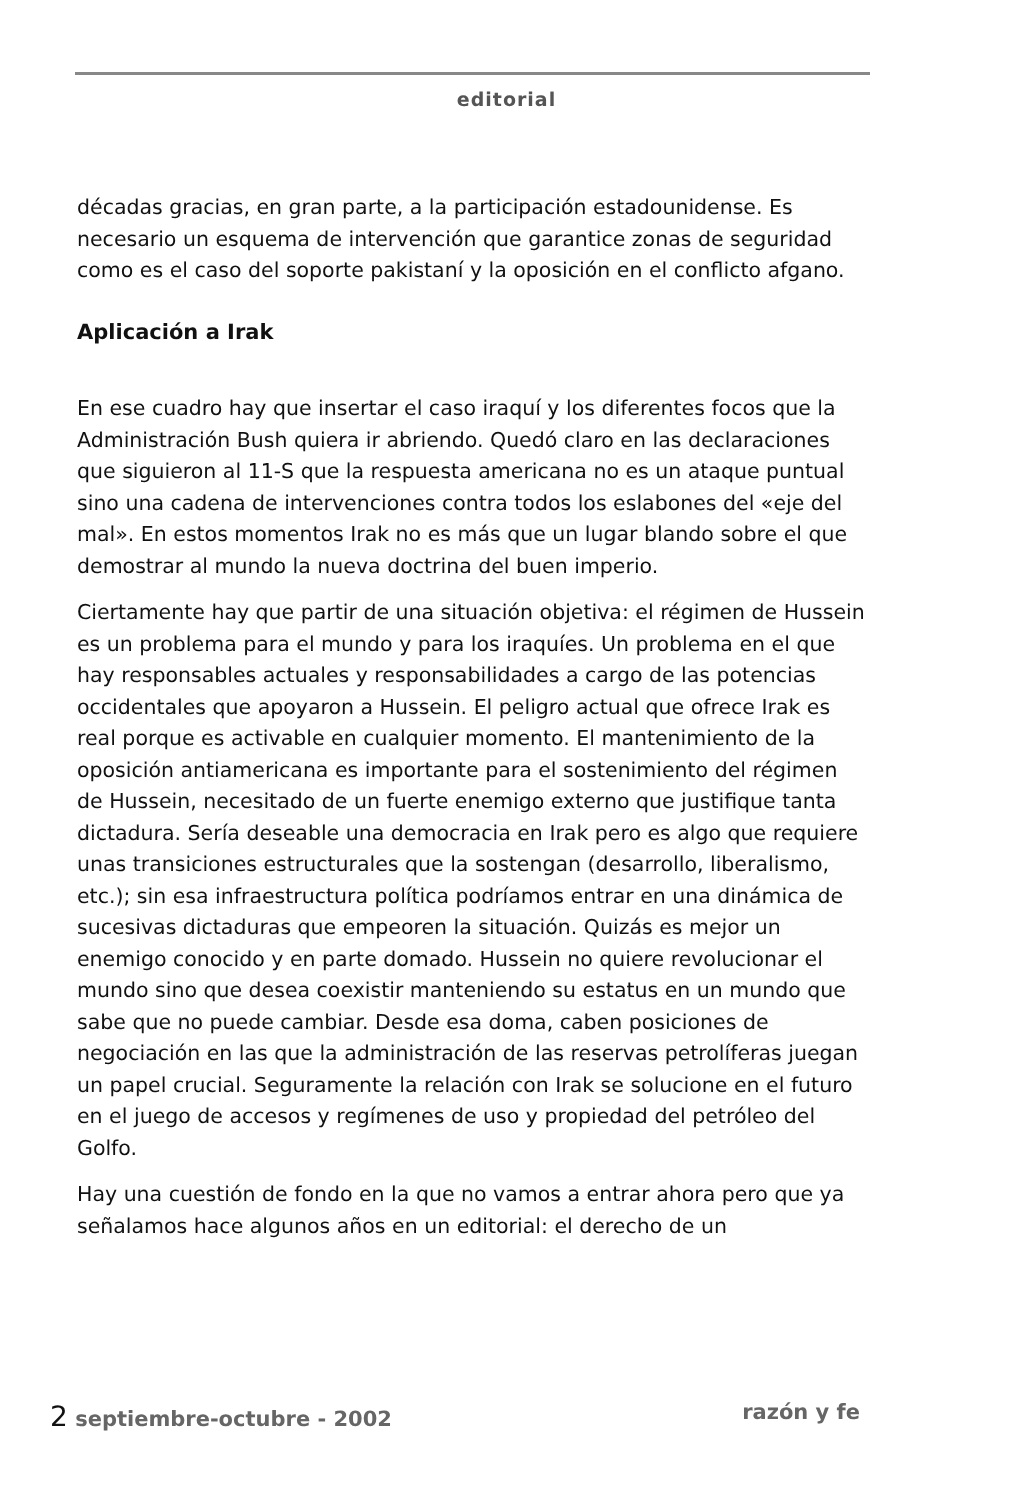editorial
décadas gracias, en gran parte, a la participación estadounidense. Es necesario un esquema de intervención que garantice zonas de seguridad como es el caso del soporte pakistaní y la oposición en el conflicto afgano.
Aplicación a Irak
En ese cuadro hay que insertar el caso iraquí y los diferentes focos que la Administración Bush quiera ir abriendo. Quedó claro en las declaraciones que siguieron al 11-S que la respuesta americana no es un ataque puntual sino una cadena de intervenciones contra todos los eslabones del «eje del mal». En estos momentos Irak no es más que un lugar blando sobre el que demostrar al mundo la nueva doctrina del buen imperio.
Ciertamente hay que partir de una situación objetiva: el régimen de Hussein es un problema para el mundo y para los iraquíes. Un problema en el que hay responsables actuales y responsabilidades a cargo de las potencias occidentales que apoyaron a Hussein. El peligro actual que ofrece Irak es real porque es activable en cualquier momento. El mantenimiento de la oposición antiamericana es importante para el sostenimiento del régimen de Hussein, necesitado de un fuerte enemigo externo que justifique tanta dictadura. Sería deseable una democracia en Irak pero es algo que requiere unas transiciones estructurales que la sostengan (desarrollo, liberalismo, etc.); sin esa infraestructura política podríamos entrar en una dinámica de sucesivas dictaduras que empeoren la situación. Quizás es mejor un enemigo conocido y en parte domado. Hussein no quiere revolucionar el mundo sino que desea coexistir manteniendo su estatus en un mundo que sabe que no puede cambiar. Desde esa doma, caben posiciones de negociación en las que la administración de las reservas petrolíferas juegan un papel crucial. Seguramente la relación con Irak se solucione en el futuro en el juego de accesos y regímenes de uso y propiedad del petróleo del Golfo.
Hay una cuestión de fondo en la que no vamos a entrar ahora pero que ya señalamos hace algunos años en un editorial: el derecho de un
2 septiembre-octubre - 2002 razón y fe